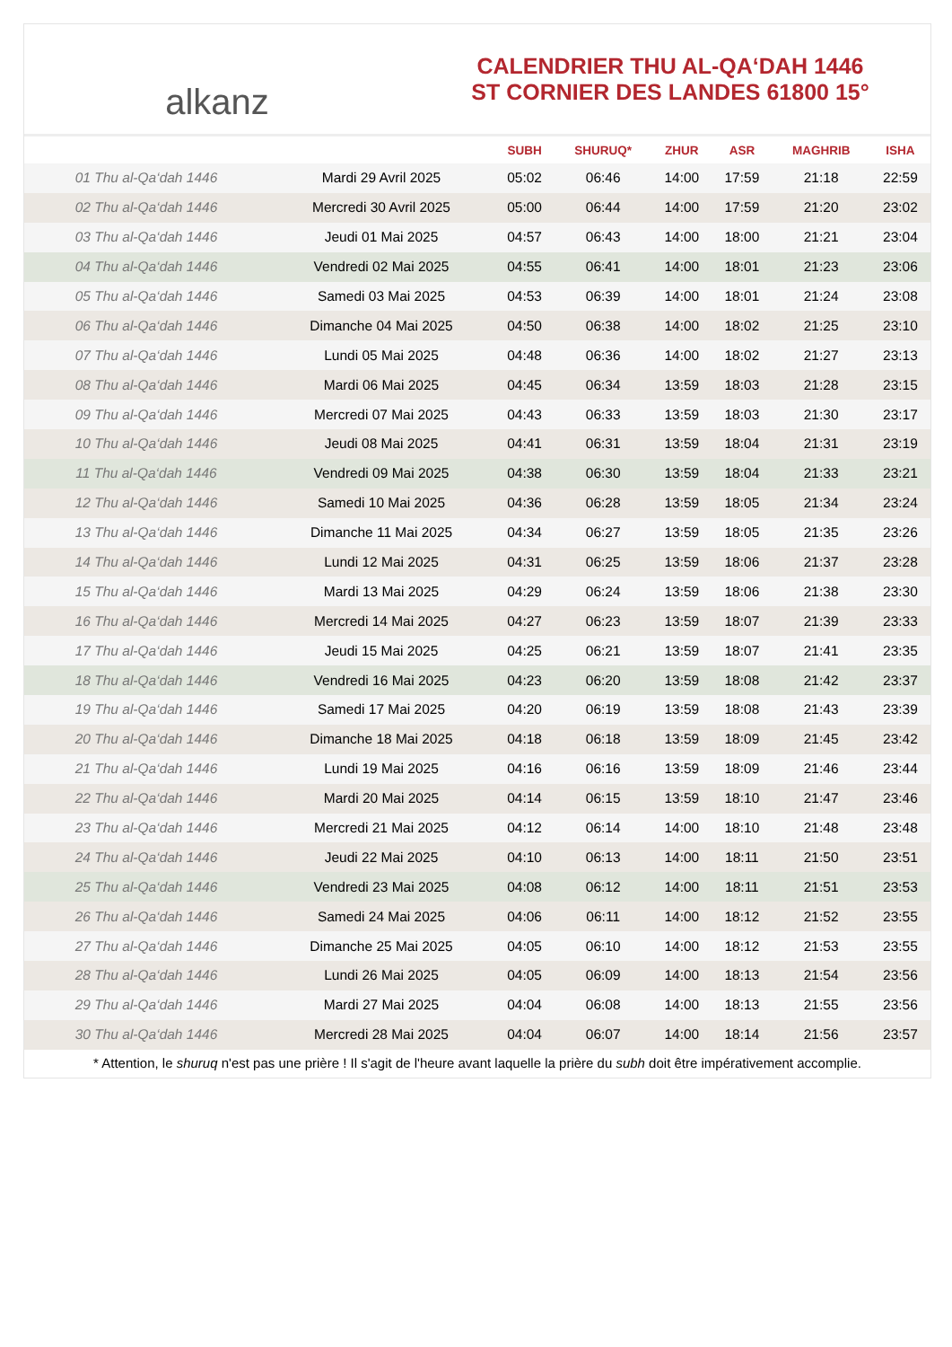alkanz
CALENDRIER THU AL-QA‘DAH 1446
ST CORNIER DES LANDES 61800 15°
| | | SUBH | SHURUQ* | ZHUR | ASR | MAGHRIB | ISHA |
| --- | --- | --- | --- | --- | --- | --- | --- |
| 01 Thu al-Qa‘dah 1446 | Mardi 29 Avril 2025 | 05:02 | 06:46 | 14:00 | 17:59 | 21:18 | 22:59 |
| 02 Thu al-Qa‘dah 1446 | Mercredi 30 Avril 2025 | 05:00 | 06:44 | 14:00 | 17:59 | 21:20 | 23:02 |
| 03 Thu al-Qa‘dah 1446 | Jeudi 01 Mai 2025 | 04:57 | 06:43 | 14:00 | 18:00 | 21:21 | 23:04 |
| 04 Thu al-Qa‘dah 1446 | Vendredi 02 Mai 2025 | 04:55 | 06:41 | 14:00 | 18:01 | 21:23 | 23:06 |
| 05 Thu al-Qa‘dah 1446 | Samedi 03 Mai 2025 | 04:53 | 06:39 | 14:00 | 18:01 | 21:24 | 23:08 |
| 06 Thu al-Qa‘dah 1446 | Dimanche 04 Mai 2025 | 04:50 | 06:38 | 14:00 | 18:02 | 21:25 | 23:10 |
| 07 Thu al-Qa‘dah 1446 | Lundi 05 Mai 2025 | 04:48 | 06:36 | 14:00 | 18:02 | 21:27 | 23:13 |
| 08 Thu al-Qa‘dah 1446 | Mardi 06 Mai 2025 | 04:45 | 06:34 | 13:59 | 18:03 | 21:28 | 23:15 |
| 09 Thu al-Qa‘dah 1446 | Mercredi 07 Mai 2025 | 04:43 | 06:33 | 13:59 | 18:03 | 21:30 | 23:17 |
| 10 Thu al-Qa‘dah 1446 | Jeudi 08 Mai 2025 | 04:41 | 06:31 | 13:59 | 18:04 | 21:31 | 23:19 |
| 11 Thu al-Qa‘dah 1446 | Vendredi 09 Mai 2025 | 04:38 | 06:30 | 13:59 | 18:04 | 21:33 | 23:21 |
| 12 Thu al-Qa‘dah 1446 | Samedi 10 Mai 2025 | 04:36 | 06:28 | 13:59 | 18:05 | 21:34 | 23:24 |
| 13 Thu al-Qa‘dah 1446 | Dimanche 11 Mai 2025 | 04:34 | 06:27 | 13:59 | 18:05 | 21:35 | 23:26 |
| 14 Thu al-Qa‘dah 1446 | Lundi 12 Mai 2025 | 04:31 | 06:25 | 13:59 | 18:06 | 21:37 | 23:28 |
| 15 Thu al-Qa‘dah 1446 | Mardi 13 Mai 2025 | 04:29 | 06:24 | 13:59 | 18:06 | 21:38 | 23:30 |
| 16 Thu al-Qa‘dah 1446 | Mercredi 14 Mai 2025 | 04:27 | 06:23 | 13:59 | 18:07 | 21:39 | 23:33 |
| 17 Thu al-Qa‘dah 1446 | Jeudi 15 Mai 2025 | 04:25 | 06:21 | 13:59 | 18:07 | 21:41 | 23:35 |
| 18 Thu al-Qa‘dah 1446 | Vendredi 16 Mai 2025 | 04:23 | 06:20 | 13:59 | 18:08 | 21:42 | 23:37 |
| 19 Thu al-Qa‘dah 1446 | Samedi 17 Mai 2025 | 04:20 | 06:19 | 13:59 | 18:08 | 21:43 | 23:39 |
| 20 Thu al-Qa‘dah 1446 | Dimanche 18 Mai 2025 | 04:18 | 06:18 | 13:59 | 18:09 | 21:45 | 23:42 |
| 21 Thu al-Qa‘dah 1446 | Lundi 19 Mai 2025 | 04:16 | 06:16 | 13:59 | 18:09 | 21:46 | 23:44 |
| 22 Thu al-Qa‘dah 1446 | Mardi 20 Mai 2025 | 04:14 | 06:15 | 13:59 | 18:10 | 21:47 | 23:46 |
| 23 Thu al-Qa‘dah 1446 | Mercredi 21 Mai 2025 | 04:12 | 06:14 | 14:00 | 18:10 | 21:48 | 23:48 |
| 24 Thu al-Qa‘dah 1446 | Jeudi 22 Mai 2025 | 04:10 | 06:13 | 14:00 | 18:11 | 21:50 | 23:51 |
| 25 Thu al-Qa‘dah 1446 | Vendredi 23 Mai 2025 | 04:08 | 06:12 | 14:00 | 18:11 | 21:51 | 23:53 |
| 26 Thu al-Qa‘dah 1446 | Samedi 24 Mai 2025 | 04:06 | 06:11 | 14:00 | 18:12 | 21:52 | 23:55 |
| 27 Thu al-Qa‘dah 1446 | Dimanche 25 Mai 2025 | 04:05 | 06:10 | 14:00 | 18:12 | 21:53 | 23:55 |
| 28 Thu al-Qa‘dah 1446 | Lundi 26 Mai 2025 | 04:05 | 06:09 | 14:00 | 18:13 | 21:54 | 23:56 |
| 29 Thu al-Qa‘dah 1446 | Mardi 27 Mai 2025 | 04:04 | 06:08 | 14:00 | 18:13 | 21:55 | 23:56 |
| 30 Thu al-Qa‘dah 1446 | Mercredi 28 Mai 2025 | 04:04 | 06:07 | 14:00 | 18:14 | 21:56 | 23:57 |
* Attention, le shuruq n'est pas une prière ! Il s'agit de l'heure avant laquelle la prière du subh doit être impérativement accomplie.